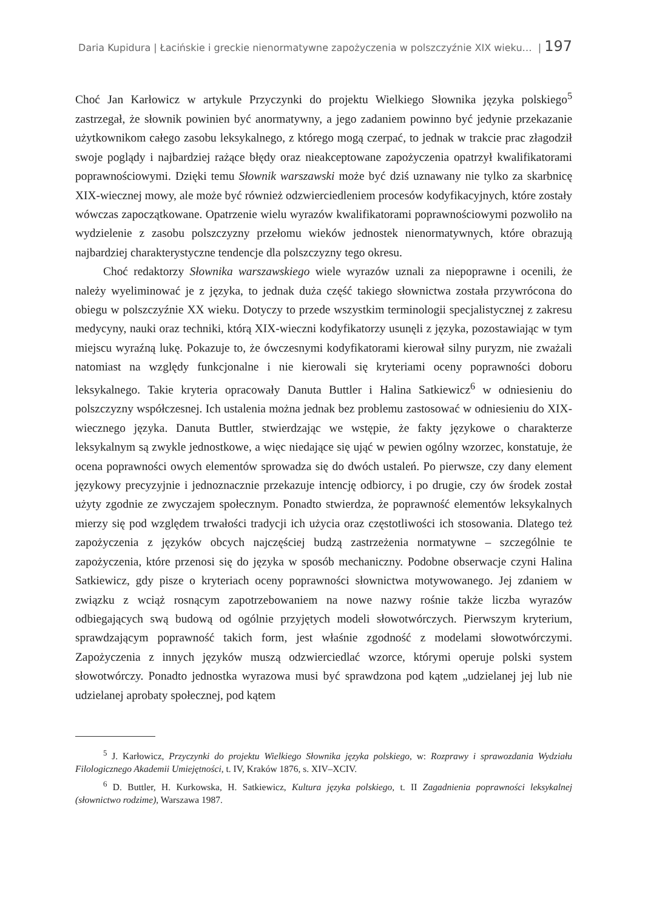Daria Kupidura | Łacińskie i greckie nienormatywne zapożyczenia w polszczyźnie XIX wieku… | 197
Choć Jan Karłowicz w artykule Przyczynki do projektu Wielkiego Słownika języka polskiego<sup>5</sup> zastrzegał, że słownik powinien być anormatywny, a jego zadaniem powinno być jedynie przekazanie użytkownikom całego zasobu leksykalnego, z którego mogą czerpać, to jednak w trakcie prac złagodził swoje poglądy i najbardziej rażące błędy oraz nieakceptowane zapożyczenia opatrzył kwalifikatorami poprawnościowymi. Dzięki temu Słownik warszawski może być dziś uznawany nie tylko za skarbnicę XIX-wiecznej mowy, ale może być również odzwierciedleniem procesów kodyfikacyjnych, które zostały wówczas zapoczątkowane. Opatrzenie wielu wyrazów kwalifikatorami poprawnościowymi pozwoliło na wydzielenie z zasobu polszczyzny przełomu wieków jednostek nienormatywnych, które obrazują najbardziej charakterystyczne tendencje dla polszczyzny tego okresu.
Choć redaktorzy Słownika warszawskiego wiele wyrazów uznali za niepoprawne i ocenili, że należy wyeliminować je z języka, to jednak duża część takiego słownictwa została przywrócona do obiegu w polszczyźnie XX wieku. Dotyczy to przede wszystkim terminologii specjalistycznej z zakresu medycyny, nauki oraz techniki, którą XIX-wieczni kodyfikatorzy usunęli z języka, pozostawiając w tym miejscu wyraźną lukę. Pokazuje to, że ówczesnymi kodyfikatorami kierował silny puryzm, nie zważali natomiast na względy funkcjonalne i nie kierowali się kryteriami oceny poprawności doboru leksykalnego. Takie kryteria opracowały Danuta Buttler i Halina Satkiewicz<sup>6</sup> w odniesieniu do polszczyzny współczesnej. Ich ustalenia można jednak bez problemu zastosować w odniesieniu do XIX-wiecznego języka. Danuta Buttler, stwierdzając we wstępie, że fakty językowe o charakterze leksykalnym są zwykle jednostkowe, a więc niedające się ująć w pewien ogólny wzorzec, konstatuje, że ocena poprawności owych elementów sprowadza się do dwóch ustaleń. Po pierwsze, czy dany element językowy precyzyjnie i jednoznacznie przekazuje intencję odbiorcy, i po drugie, czy ów środek został użyty zgodnie ze zwyczajem społecznym. Ponadto stwierdza, że poprawność elementów leksykalnych mierzy się pod względem trwałości tradycji ich użycia oraz częstotliwości ich stosowania. Dlatego też zapożyczenia z języków obcych najczęściej budzą zastrzeżenia normatywne – szczególnie te zapożyczenia, które przenosi się do języka w sposób mechaniczny. Podobne obserwacje czyni Halina Satkiewicz, gdy pisze o kryteriach oceny poprawności słownictwa motywowanego. Jej zdaniem w związku z wciąż rosnącym zapotrzebowaniem na nowe nazwy rośnie także liczba wyrazów odbiegających swą budową od ogólnie przyjętych modeli słowotwórczych. Pierwszym kryterium, sprawdzającym poprawność takich form, jest właśnie zgodność z modelami słowotwórczymi. Zapożyczenia z innych języków muszą odzwierciedlać wzorce, którymi operuje polski system słowotwórczy. Ponadto jednostka wyrazowa musi być sprawdzona pod kątem „udzielanej jej lub nie udzielanej aprobaty społecznej, pod kątem
<sup>5</sup> J. Karłowicz, Przyczynki do projektu Wielkiego Słownika języka polskiego, w: Rozprawy i sprawozdania Wydziału Filologicznego Akademii Umiejętności, t. IV, Kraków 1876, s. XIV–XCIV.
<sup>6</sup> D. Buttler, H. Kurkowska, H. Satkiewicz, Kultura języka polskiego, t. II Zagadnienia poprawności leksykalnej (słownictwo rodzime), Warszawa 1987.